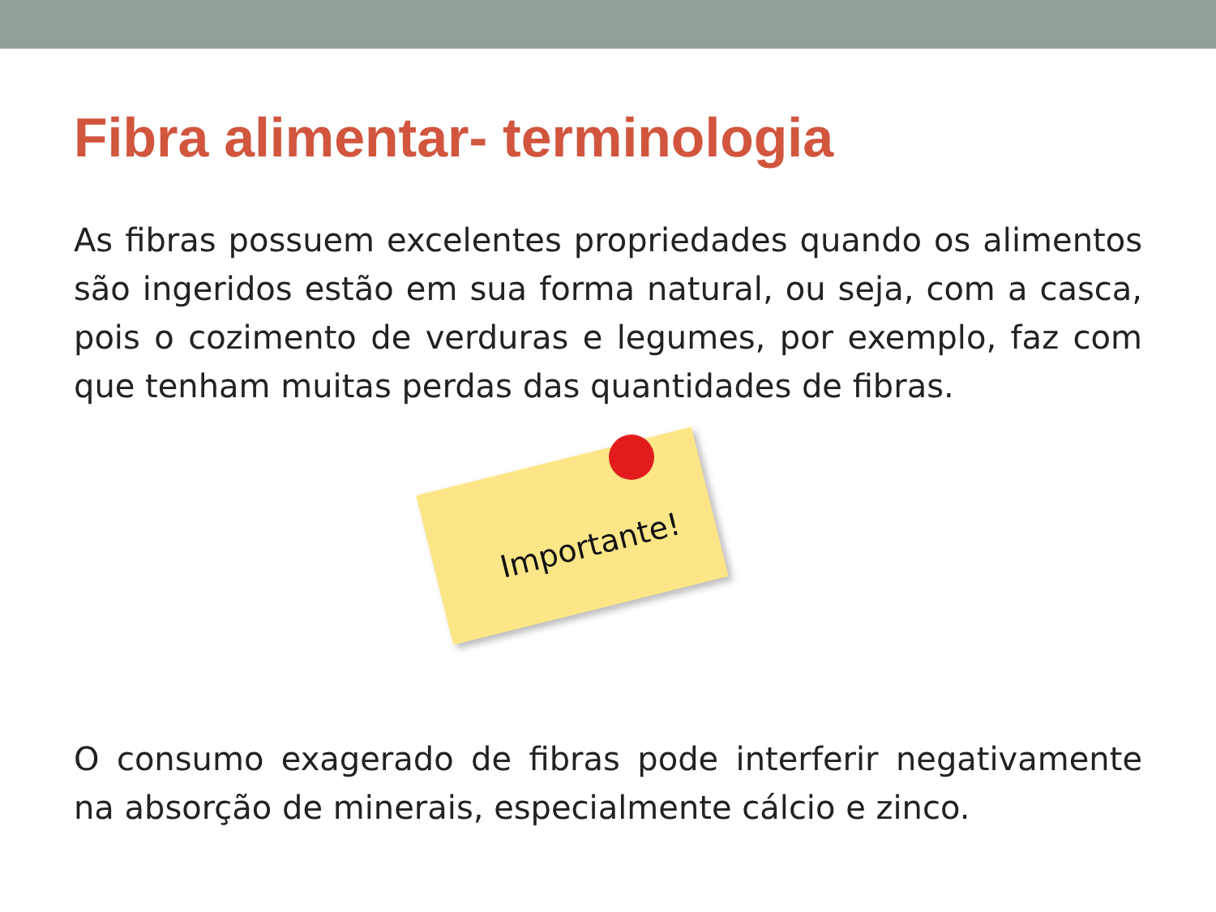Fibra alimentar- terminologia
As fibras possuem excelentes propriedades quando os alimentos são ingeridos estão em sua forma natural, ou seja, com a casca, pois o cozimento de verduras e legumes, por exemplo, faz com que tenham muitas perdas das quantidades de fibras.
Importante!
O consumo exagerado de fibras pode interferir negativamente na absorção de minerais, especialmente cálcio e zinco.